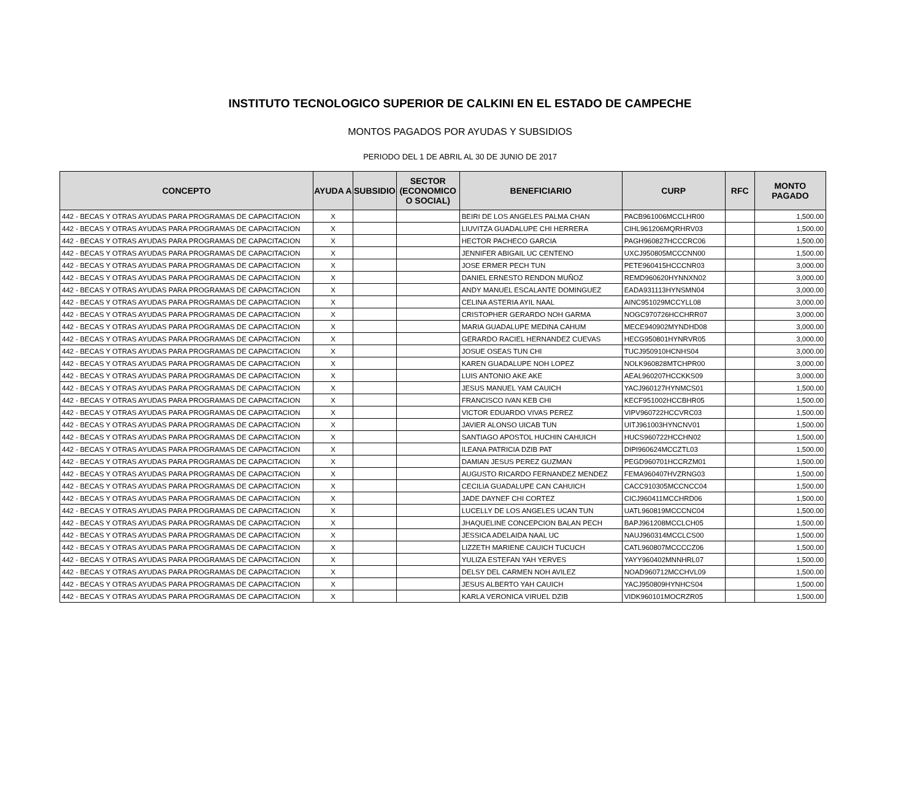INSTITUTO TECNOLOGICO SUPERIOR DE CALKINI EN EL ESTADO DE CAMPECHE
MONTOS PAGADOS POR AYUDAS Y SUBSIDIOS
PERIODO DEL 1 DE ABRIL AL 30 DE JUNIO DE 2017
| CONCEPTO | AYUDA A | SUBSIDIO | SECTOR (ECONOMICO O SOCIAL) | BENEFICIARIO | CURP | RFC | MONTO PAGADO |
| --- | --- | --- | --- | --- | --- | --- | --- |
| 442 - BECAS Y OTRAS AYUDAS PARA PROGRAMAS DE CAPACITACION | X | | | BEIRI DE LOS ANGELES PALMA CHAN | PACB961006MCCLHR00 | | 1,500.00 |
| 442 - BECAS Y OTRAS AYUDAS PARA PROGRAMAS DE CAPACITACION | X | | | LIUVITZA GUADALUPE CHI HERRERA | CIHL961206MQRHRV03 | | 1,500.00 |
| 442 - BECAS Y OTRAS AYUDAS PARA PROGRAMAS DE CAPACITACION | X | | | HECTOR PACHECO GARCIA | PAGH960827HCCCRC06 | | 1,500.00 |
| 442 - BECAS Y OTRAS AYUDAS PARA PROGRAMAS DE CAPACITACION | X | | | JENNIFER ABIGAIL UC CENTENO | UXCJ950805MCCCNN00 | | 1,500.00 |
| 442 - BECAS Y OTRAS AYUDAS PARA PROGRAMAS DE CAPACITACION | X | | | JOSE ERMER PECH TUN | PETE960415HCCCNR03 | | 3,000.00 |
| 442 - BECAS Y OTRAS AYUDAS PARA PROGRAMAS DE CAPACITACION | X | | | DANIEL ERNESTO RENDON MUÑOZ | REMD960620HYNNXN02 | | 3,000.00 |
| 442 - BECAS Y OTRAS AYUDAS PARA PROGRAMAS DE CAPACITACION | X | | | ANDY MANUEL ESCALANTE DOMINGUEZ | EADA931113HYNSMN04 | | 3,000.00 |
| 442 - BECAS Y OTRAS AYUDAS PARA PROGRAMAS DE CAPACITACION | X | | | CELINA ASTERIA AYIL NAAL | AINC951029MCCYLL08 | | 3,000.00 |
| 442 - BECAS Y OTRAS AYUDAS PARA PROGRAMAS DE CAPACITACION | X | | | CRISTOPHER GERARDO NOH GARMA | NOGC970726HCCHRR07 | | 3,000.00 |
| 442 - BECAS Y OTRAS AYUDAS PARA PROGRAMAS DE CAPACITACION | X | | | MARIA GUADALUPE MEDINA CAHUM | MECE940902MYNDHD08 | | 3,000.00 |
| 442 - BECAS Y OTRAS AYUDAS PARA PROGRAMAS DE CAPACITACION | X | | | GERARDO RACIEL HERNANDEZ CUEVAS | HECG950801HYNRVR05 | | 3,000.00 |
| 442 - BECAS Y OTRAS AYUDAS PARA PROGRAMAS DE CAPACITACION | X | | | JOSUE OSEAS TUN CHI | TUCJ950910HCNHS04 | | 3,000.00 |
| 442 - BECAS Y OTRAS AYUDAS PARA PROGRAMAS DE CAPACITACION | X | | | KAREN GUADALUPE NOH LOPEZ | NOLK960828MTCHPR00 | | 3,000.00 |
| 442 - BECAS Y OTRAS AYUDAS PARA PROGRAMAS DE CAPACITACION | X | | | LUIS ANTONIO AKE AKE | AEAL960207HCCKKS09 | | 3,000.00 |
| 442 - BECAS Y OTRAS AYUDAS PARA PROGRAMAS DE CAPACITACION | X | | | JESUS MANUEL YAM CAUICH | YACJ960127HYNMCS01 | | 1,500.00 |
| 442 - BECAS Y OTRAS AYUDAS PARA PROGRAMAS DE CAPACITACION | X | | | FRANCISCO IVAN KEB CHI | KECF951002HCCBHR05 | | 1,500.00 |
| 442 - BECAS Y OTRAS AYUDAS PARA PROGRAMAS DE CAPACITACION | X | | | VICTOR EDUARDO VIVAS PEREZ | VIPV960722HCCVRC03 | | 1,500.00 |
| 442 - BECAS Y OTRAS AYUDAS PARA PROGRAMAS DE CAPACITACION | X | | | JAVIER ALONSO UICAB TUN | UITJ961003HYNCNV01 | | 1,500.00 |
| 442 - BECAS Y OTRAS AYUDAS PARA PROGRAMAS DE CAPACITACION | X | | | SANTIAGO APOSTOL HUCHIN CAHUICH | HUCS960722HCCHN02 | | 1,500.00 |
| 442 - BECAS Y OTRAS AYUDAS PARA PROGRAMAS DE CAPACITACION | X | | | ILEANA PATRICIA DZIB PAT | DIPI960624MCCZTL03 | | 1,500.00 |
| 442 - BECAS Y OTRAS AYUDAS PARA PROGRAMAS DE CAPACITACION | X | | | DAMIAN JESUS PEREZ GUZMAN | PEGD960701HCCRZM01 | | 1,500.00 |
| 442 - BECAS Y OTRAS AYUDAS PARA PROGRAMAS DE CAPACITACION | X | | | AUGUSTO RICARDO FERNANDEZ MENDEZ | FEMA960407HVZRNG03 | | 1,500.00 |
| 442 - BECAS Y OTRAS AYUDAS PARA PROGRAMAS DE CAPACITACION | X | | | CECILIA GUADALUPE CAN CAHUICH | CACC910305MCCNCC04 | | 1,500.00 |
| 442 - BECAS Y OTRAS AYUDAS PARA PROGRAMAS DE CAPACITACION | X | | | JADE DAYNEF CHI CORTEZ | CICJ960411MCCHRD06 | | 1,500.00 |
| 442 - BECAS Y OTRAS AYUDAS PARA PROGRAMAS DE CAPACITACION | X | | | LUCELLY DE LOS ANGELES UCAN TUN | UATL960819MCCCNC04 | | 1,500.00 |
| 442 - BECAS Y OTRAS AYUDAS PARA PROGRAMAS DE CAPACITACION | X | | | JHAQUELINE CONCEPCION BALAN PECH | BAPJ961208MCCLCH05 | | 1,500.00 |
| 442 - BECAS Y OTRAS AYUDAS PARA PROGRAMAS DE CAPACITACION | X | | | JESSICA ADELAIDA NAAL UC | NAUJ960314MCCLCS00 | | 1,500.00 |
| 442 - BECAS Y OTRAS AYUDAS PARA PROGRAMAS DE CAPACITACION | X | | | LIZZETH MARIENE CAUICH TUCUCH | CATL960807MCCCCZ06 | | 1,500.00 |
| 442 - BECAS Y OTRAS AYUDAS PARA PROGRAMAS DE CAPACITACION | X | | | YULIZA ESTEFAN YAH YERVES | YAYY960402MNNHRL07 | | 1,500.00 |
| 442 - BECAS Y OTRAS AYUDAS PARA PROGRAMAS DE CAPACITACION | X | | | DELSY DEL CARMEN NOH AVILEZ | NOAD960712MCCHVL09 | | 1,500.00 |
| 442 - BECAS Y OTRAS AYUDAS PARA PROGRAMAS DE CAPACITACION | X | | | JESUS ALBERTO YAH CAUICH | YACJ950809HYNHCS04 | | 1,500.00 |
| 442 - BECAS Y OTRAS AYUDAS PARA PROGRAMAS DE CAPACITACION | X | | | KARLA VERONICA VIRUEL DZIB | VIDK960101MOCRZR05 | | 1,500.00 |